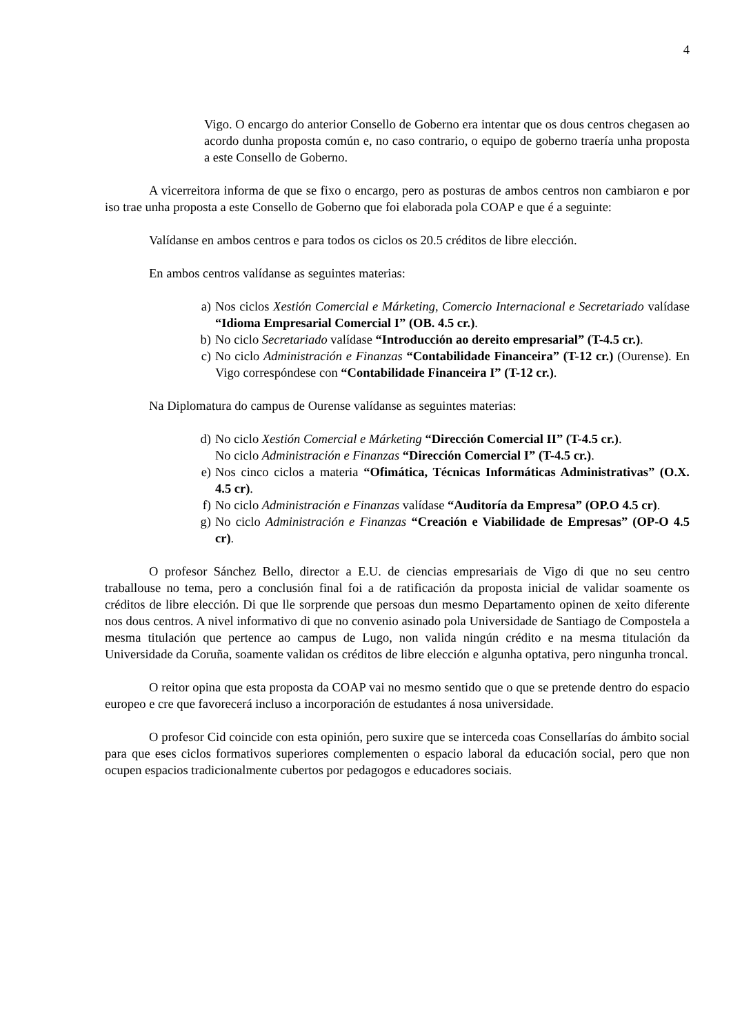4
Vigo. O encargo do anterior Consello de Goberno era intentar que os dous centros chegasen ao acordo dunha proposta común e, no caso contrario, o equipo de goberno traería unha proposta a este Consello de Goberno.
A vicerreitora informa de que se fixo o encargo, pero as posturas de ambos centros non cambiaron e por iso trae unha proposta a este Consello de Goberno que foi elaborada pola COAP e que é a seguinte:
Valídanse en ambos centros e para todos os ciclos os 20.5 créditos de libre elección.
En ambos centros valídanse as seguintes materias:
a) Nos ciclos Xestión Comercial e Márketing, Comercio Internacional e Secretariado valídase “Idioma Empresarial Comercial I” (OB. 4.5 cr.).
b) No ciclo Secretariado valídase “Introducción ao dereito empresarial” (T-4.5 cr.).
c) No ciclo Administración e Finanzas “Contabilidade Financeira” (T-12 cr.) (Ourense). En Vigo correspóndese con “Contabilidade Financeira I” (T-12 cr.).
Na Diplomatura do campus de Ourense valídanse as seguintes materias:
d) No ciclo Xestión Comercial e Márketing “Dirección Comercial II” (T-4.5 cr.).
No ciclo Administración e Finanzas “Dirección Comercial I” (T-4.5 cr.).
e) Nos cinco ciclos a materia “Ofimática, Técnicas Informáticas Administrativas” (O.X. 4.5 cr).
f) No ciclo Administración e Finanzas valídase “Auditoría da Empresa” (OP.O 4.5 cr).
g) No ciclo Administración e Finanzas “Creación e Viabilidade de Empresas” (OP-O 4.5 cr).
O profesor Sánchez Bello, director a E.U. de ciencias empresariais de Vigo di que no seu centro traballouse no tema, pero a conclusión final foi a de ratificación da proposta inicial de validar soamente os créditos de libre elección. Di que lle sorprende que persoas dun mesmo Departamento opinen de xeito diferente nos dous centros. A nivel informativo di que no convenio asinado pola Universidade de Santiago de Compostela a mesma titulación que pertence ao campus de Lugo, non valida ningún crédito e na mesma titulación da Universidade da Coruña, soamente validan os créditos de libre elección e algunha optativa, pero ningunha troncal.
O reitor opina que esta proposta da COAP vai no mesmo sentido que o que se pretende dentro do espacio europeo e cre que favorecerá incluso a incorporación de estudantes á nosa universidade.
O profesor Cid coincide con esta opinión, pero suxire que se interceda coas Consellarías do ámbito social para que eses ciclos formativos superiores complementen o espacio laboral da educación social, pero que non ocupen espacios tradicionalmente cubertos por pedagogos e educadores sociais.